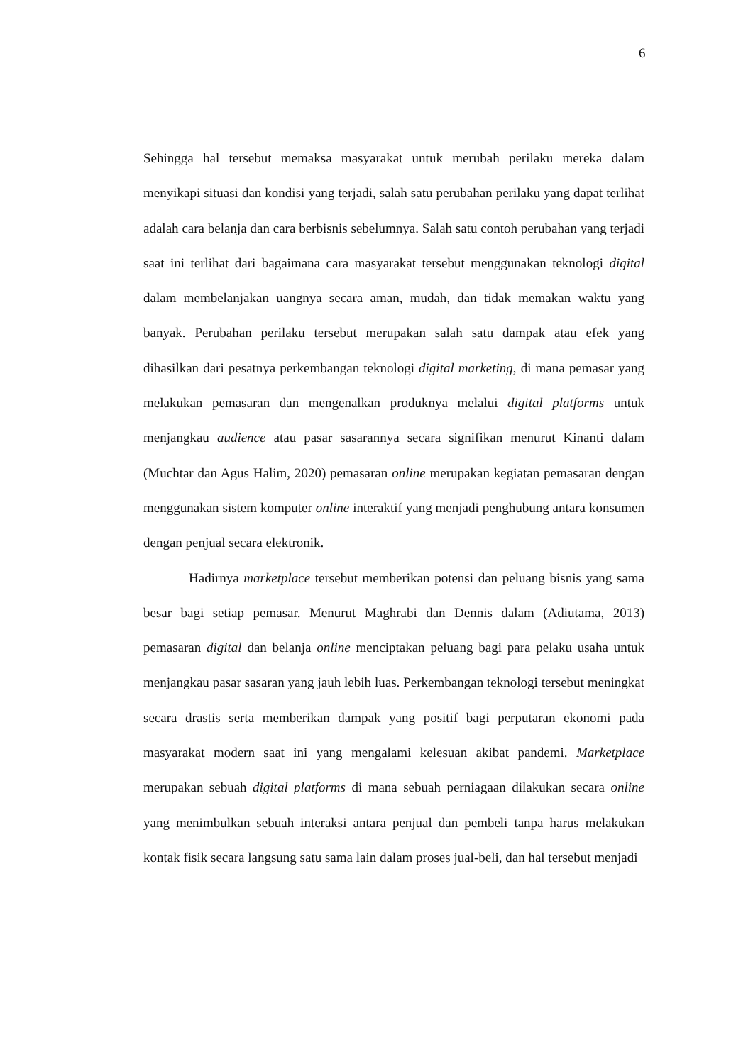6
Sehingga hal tersebut memaksa masyarakat untuk merubah perilaku mereka dalam menyikapi situasi dan kondisi yang terjadi, salah satu perubahan perilaku yang dapat terlihat adalah cara belanja dan cara berbisnis sebelumnya. Salah satu contoh perubahan yang terjadi saat ini terlihat dari bagaimana cara masyarakat tersebut menggunakan teknologi digital dalam membelanjakan uangnya secara aman, mudah, dan tidak memakan waktu yang banyak. Perubahan perilaku tersebut merupakan salah satu dampak atau efek yang dihasilkan dari pesatnya perkembangan teknologi digital marketing, di mana pemasar yang melakukan pemasaran dan mengenalkan produknya melalui digital platforms untuk menjangkau audience atau pasar sasarannya secara signifikan menurut Kinanti dalam (Muchtar dan Agus Halim, 2020) pemasaran online merupakan kegiatan pemasaran dengan menggunakan sistem komputer online interaktif yang menjadi penghubung antara konsumen dengan penjual secara elektronik.
Hadirnya marketplace tersebut memberikan potensi dan peluang bisnis yang sama besar bagi setiap pemasar. Menurut Maghrabi dan Dennis dalam (Adiutama, 2013) pemasaran digital dan belanja online menciptakan peluang bagi para pelaku usaha untuk menjangkau pasar sasaran yang jauh lebih luas. Perkembangan teknologi tersebut meningkat secara drastis serta memberikan dampak yang positif bagi perputaran ekonomi pada masyarakat modern saat ini yang mengalami kelesuan akibat pandemi. Marketplace merupakan sebuah digital platforms di mana sebuah perniagaan dilakukan secara online yang menimbulkan sebuah interaksi antara penjual dan pembeli tanpa harus melakukan kontak fisik secara langsung satu sama lain dalam proses jual-beli, dan hal tersebut menjadi